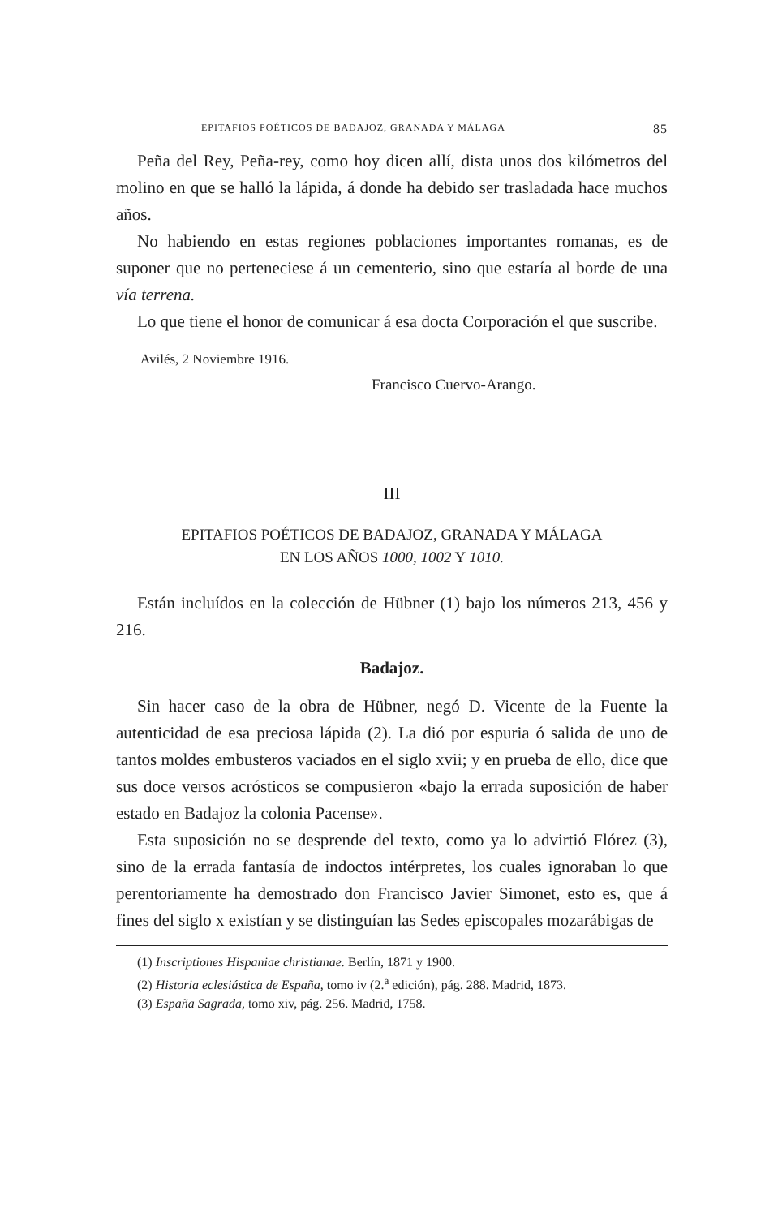EPITAFIOS POÉTICOS DE BADAJOZ, GRANADA Y MÁLAGA 85
Peña del Rey, Peña-rey, como hoy dicen allí, dista unos dos kilómetros del molino en que se halló la lápida, á donde ha debido ser trasladada hace muchos años.
No habiendo en estas regiones poblaciones importantes romanas, es de suponer que no perteneciese á un cementerio, sino que estaría al borde de una vía terrena.
Lo que tiene el honor de comunicar á esa docta Corporación el que suscribe.
Avilés, 2 Noviembre 1916.
Francisco Cuervo-Arango.
III
EPITAFIOS POÉTICOS DE BADAJOZ, GRANADA Y MÁLAGA
EN LOS AÑOS 1000, 1002 Y 1010.
Están incluídos en la colección de Hübner (1) bajo los números 213, 456 y 216.
Badajoz.
Sin hacer caso de la obra de Hübner, negó D. Vicente de la Fuente la autenticidad de esa preciosa lápida (2). La dió por espuria ó salida de uno de tantos moldes embusteros vaciados en el siglo xvii; y en prueba de ello, dice que sus doce versos acrósticos se compusieron «bajo la errada suposición de haber estado en Badajoz la colonia Pacense».
Esta suposición no se desprende del texto, como ya lo advirtió Flórez (3), sino de la errada fantasía de indoctos intérpretes, los cuales ignoraban lo que perentoriamente ha demostrado don Francisco Javier Simonet, esto es, que á fines del siglo x existían y se distinguían las Sedes episcopales mozarábigas de
(1) Inscriptiones Hispaniae christianae. Berlín, 1871 y 1900.
(2) Historia eclesiástica de España, tomo iv (2.<sup>a</sup> edición), pág. 288. Madrid, 1873.
(3) España Sagrada, tomo xiv, pág. 256. Madrid, 1758.